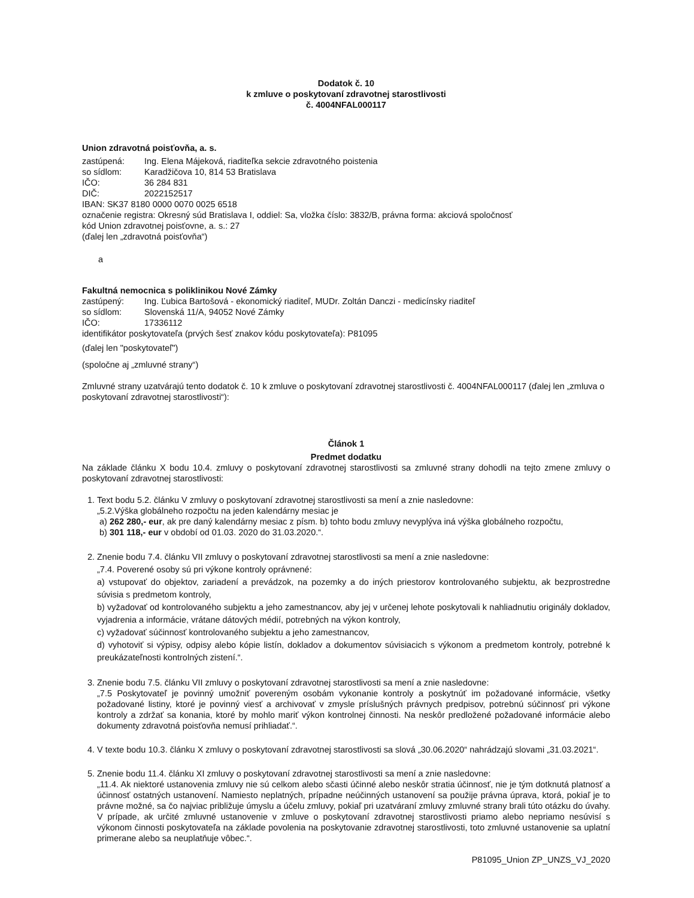Dodatok č. 10
k zmluve o poskytovaní zdravotnej starostlivosti
č. 4004NFAL000117
Union zdravotná poisťovňa, a. s.
zastúpená: Ing. Elena Májeková, riaditeľka sekcie zdravotného poistenia
so sídlom: Karadžičova 10, 814 53 Bratislava
IČO: 36 284 831
DIČ: 2022152517
IBAN: SK37 8180 0000 0070 0025 6518
označenie registra: Okresný súd Bratislava I, oddiel: Sa, vložka číslo: 3832/B, právna forma: akciová spoločnosť
kód Union zdravotnej poisťovne, a. s.: 27
(ďalej len „zdravotná poisťovňa“)
a
Fakultná nemocnica s poliklinikou Nové Zámky
zastúpený: Ing. Ľubica Bartošová - ekonomický riaditeľ, MUDr. Zoltán Danczi - medicínsky riaditeľ
so sídlom: Slovenská 11/A, 94052 Nové Zámky
IČO: 17336112
identifikátor poskytovateľa (prvých šesť znakov kódu poskytovateľa): P81095
(ďalej len "poskytovateľ")
(spoločne aj „zmluvné strany“)
Zmluvné strany uzatvárajú tento dodatok č. 10 k zmluve o poskytovaní zdravotnej starostlivosti č. 4004NFAL000117 (ďalej len „zmluva o poskytovaní zdravotnej starostlivosti“):
Článok 1
Predmet dodatku
Na základe článku X bodu 10.4. zmluvy o poskytovaní zdravotnej starostlivosti sa zmluvné strany dohodli na tejto zmene zmluvy o poskytovaní zdravotnej starostlivosti:
1. Text bodu 5.2. článku V zmluvy o poskytovaní zdravotnej starostlivosti sa mení a znie nasledovne:
„5.2.Výška globálneho rozpočtu na jeden kalendárny mesiac je
a) 262 280,- eur, ak pre daný kalendárny mesiac z písm. b) tohto bodu zmluvy nevyplýva iná výška globálneho rozpočtu,
b) 301 118,- eur v období od 01.03. 2020 do 31.03.2020.“.
2. Znenie bodu 7.4. článku VII zmluvy o poskytovaní zdravotnej starostlivosti sa mení a znie nasledovne:
„7.4. Poverené osoby sú pri výkone kontroly oprávnené:
a) vstupovať do objektov, zariadení a prevádzok, na pozemky a do iných priestorov kontrolovaného subjektu, ak bezprostredne súvisia s predmetom kontroly,
b) vyžadovať od kontrolovaného subjektu a jeho zamestnancov, aby jej v určenej lehote poskytovali k nahliadnutiu originály dokladov, vyjadrenia a informácie, vrátane dátových médií, potrebných na výkon kontroly,
c) vyžadovať súčinnosť kontrolovaného subjektu a jeho zamestnancov,
d) vyhotoviť si výpisy, odpisy alebo kópie listín, dokladov a dokumentov súvisiacich s výkonom a predmetom kontroly, potrebné k preukázateľnosti kontrolných zistení.“.
3. Znenie bodu 7.5. článku VII zmluvy o poskytovaní zdravotnej starostlivosti sa mení a znie nasledovne:
„7.5 Poskytovateľ je povinný umožniť povereným osobám vykonanie kontroly a poskytnúť im požadované informácie, všetky požadované listiny, ktoré je povinný viesť a archivovať v zmysle príslušných právnych predpisov, potrebnú súčinnosť pri výkone kontroly a zdržať sa konania, ktoré by mohlo mariť výkon kontrolnej činnosti. Na neskôr predložené požadované informácie alebo dokumenty zdravotná poisťovňa nemusí prihliadať.“.
4. V texte bodu 10.3. článku X zmluvy o poskytovaní zdravotnej starostlivosti sa slová „30.06.2020“ nahrádzajú slovami „31.03.2021“.
5. Znenie bodu 11.4. článku XI zmluvy o poskytovaní zdravotnej starostlivosti sa mení a znie nasledovne:
„11.4. Ak niektoré ustanovenia zmluvy nie sú celkom alebo sčasti účinné alebo neskôr stratia účinnosť, nie je tým dotknutá platnosť a účinnosť ostatných ustanovení. Namiesto neplatných, prípadne neúčinných ustanovení sa použije právna úprava, ktorá, pokiaľ je to právne možné, sa čo najviac približuje úmyslu a účelu zmluvy, pokiaľ pri uzatváraní zmluvy zmluvné strany brali túto otázku do úvahy. V prípade, ak určité zmluvné ustanovenie v zmluve o poskytovaní zdravotnej starostlivosti priamo alebo nepriamo nesúvisí s výkonom činnosti poskytovateľa na základe povolenia na poskytovanie zdravotnej starostlivosti, toto zmluvné ustanovenie sa uplatní primerane alebo sa neuplatňuje vôbec.“.
P81095_Union ZP_UNZS_VJ_2020